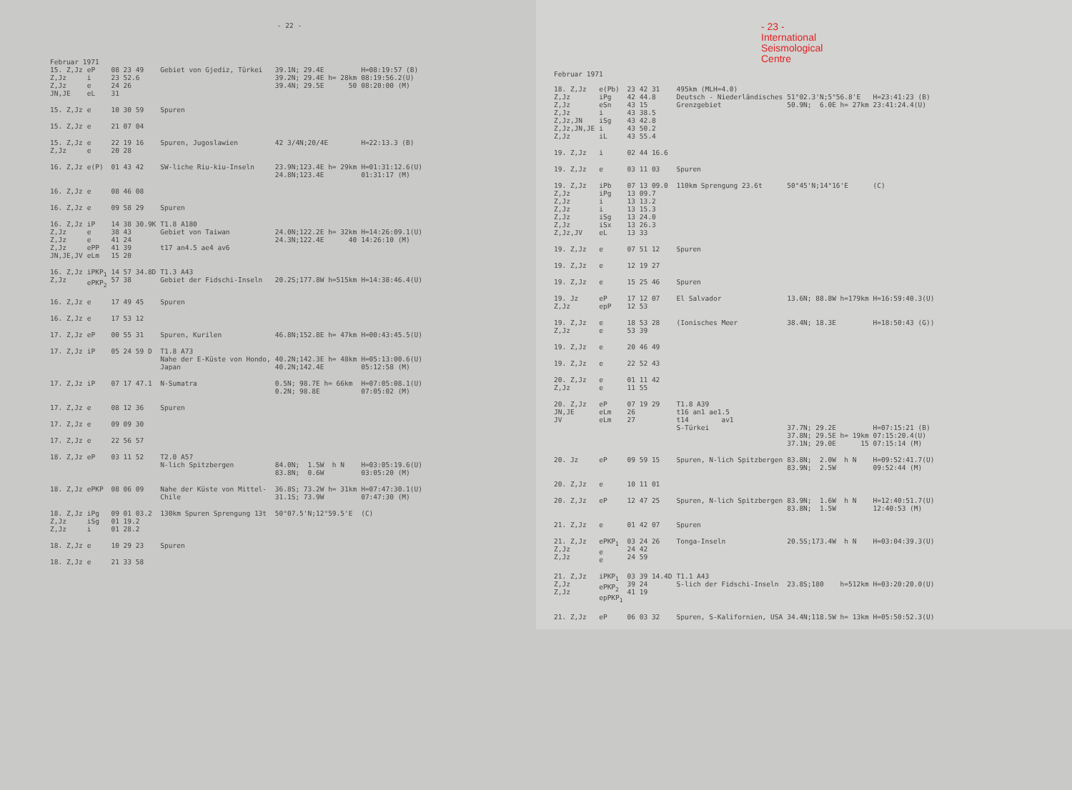- 22 -
Februar 1971
| 15. Z,Jz Z,Jz Z,Jz JN,JE | eP i e eL | 08 23 49 23 52.6 24 26 31 | Gebiet von Gjediz, Türkei | 39.1N; 29.4E 39.2N; 29.4E h= 28km 39.4N; 29.5E 50 | H=08:19:57 (B) 08:19:56.2(U) 08:20:00 (M) |
| 15. Z,Jz | e | 10 30 59 | Spuren | | |
| 15. Z,Jz | e | 21 07 04 | | | |
| 15. Z,Jz Z,Jz | e e | 22 19 16 20 28 | Spuren, Jugoslawien | 42 3/4N;20/4E | H=22:13.3 (B) |
| 16. Z,Jz | e(P) | 01 43 42 | SW-liche Riu-kiu-Inseln | 23.9N;123.4E h= 29km 24.8N;123.4E | H=01:31:12.6(U) 01:31:17 (M) |
| 16. Z,Jz | e | 08 46 08 | | | |
| 16. Z,Jz | e | 09 58 29 | Spuren | | |
| 16. Z,Jz Z,Jz Z,Jz Z,Jz JN,JE,JV | iP e e ePP eLm | 14 38 30.9K 38 43 41 24 41 39 15 20 | T1.8 A180 Gebiet von Taiwan t17 an4.5 ae4 av6 | 24.0N;122.2E h= 32km 24.3N;122.4E 40 | H=14:26:09.1(U) 14:26:10 (M) |
| 16. Z,Jz Z,Jz | iPKP<sub>1</sub> ePKP<sub>2</sub> | 14 57 34.8D 57 38 | T1.3 A43 Gebiet der Fidschi-Inseln | 20.2S;177.8W h=515km | H=14:38:46.4(U) |
| 16. Z,Jz | e | 17 49 45 | Spuren | | |
| 16. Z,Jz | e | 17 53 12 | | | |
| 17. Z,Jz | eP | 00 55 31 | Spuren, Kurilen | 46.8N;152.8E h= 47km | H=00:43:45.5(U) |
| 17. Z,Jz | iP | 05 24 59 D | T1.8 A73 Nahe der E-Küste von Hondo, Japan | 40.2N;142.3E h= 48km 40.2N;142.4E | H=05:13:00.6(U) 05:12:58 (M) |
| 17. Z,Jz | iP | 07 17 47.1 | N-Sumatra | 0.5N; 98.7E h= 66km 0.2N; 98.8E | H=07:05:08.1(U) 07:05:02 (M) |
| 17. Z,Jz | e | 08 12 36 | Spuren | | |
| 17. Z,Jz | e | 09 09 30 | | | |
| 17. Z,Jz | e | 22 56 57 | | | |
| 18. Z,Jz | eP | 03 11 52 | T2.0 A57 N-lich Spitzbergen | 84.0N; 1.5W h N 83.8N; 0.6W | H=03:05:19.6(U) 03:05:20 (M) |
| 18. Z,Jz | ePKP | 08 06 09 | Nahe der Küste von Mittel- Chile | 36.8S; 73.2W h= 31km 31.1S; 73.9W | H=07:47:30.1(U) 07:47:30 (M) |
| 18. Z,Jz Z,Jz Z,Jz | iPg iSg i | 09 01 03.2 01 19.2 01 28.2 | 130km Spuren Sprengung 13t | 50°07.5'N;12°59.5'E | (C) |
| 18. Z,Jz | e | 10 29 23 | Spuren | | |
| 18. Z,Jz | e | 21 33 58 | | | |
- 23 -
International
Seismological
Centre
Februar 1971
| 18. Z,Jz Z,Jz Z,Jz Z,Jz Z,Jz,JN Z,Jz,JN,JE Z,Jz | e(Pb) iPg eSn i iSg i iL | 23 42 31 42 44.8 43 15 43 38.5 43 42.8 43 50.2 43 55.4 | 495km (MLH=4.0) Deutsch - Niederländisches Grenzgebiet | 51°02.3'N;5°56.8'E 50.9N; 6.0E h= 27km | H=23:41:23 (B) 23:41:24.4(U) |
| 19. Z,Jz | i | 02 44 16.6 | | | |
| 19. Z,Jz | e | 03 11 03 | Spuren | | |
| 19. Z,Jz Z,Jz Z,Jz Z,Jz Z,Jz Z,Jz Z,Jz,JV | iPb iPg i i iSg iSx eL | 07 13 09.0 13 09.7 13 13.2 13 15.3 13 24.0 13 26.3 13 33 | 110km Sprengung 23.6t | 50°45'N;14°16'E | (C) |
| 19. Z,Jz | e | 07 51 12 | Spuren | | |
| 19. Z,Jz | e | 12 19 27 | | | |
| 19. Z,Jz | e | 15 25 46 | Spuren | | |
| 19. Jz Z,Jz | eP epP | 17 12 07 12 53 | El Salvador | 13.6N; 88.8W h=179km | H=16:59:40.3(U) |
| 19. Z,Jz Z,Jz | e e | 18 53 28 53 39 | (Ionisches Meer | 38.4N; 18.3E | H=18:50:43 (G)) |
| 19. Z,Jz | e | 20 46 49 | | | |
| 19. Z,Jz | e | 22 52 43 | | | |
| 20. Z,Jz Z,Jz | e e | 01 11 42 11 55 | | | |
| 20. Z,Jz JN,JE JV | eP eLm eLm | 07 19 29 26 27 | T1.8 A39 t16 an1 ae1.5 t14 av1 S-Türkei | 37.7N; 29.2E 37.8N; 29.5E h= 19km 37.1N; 29.0E 15 | H=07:15:21 (B) 07:15:20.4(U) 07:15:14 (M) |
| 20. Jz | eP | 09 59 15 | Spuren, N-lich Spitzbergen | 83.8N; 2.0W h N 83.9N; 2.5W | H=09:52:41.7(U) 09:52:44 (M) |
| 20. Z,Jz | e | 10 11 01 | | | |
| 20. Z,Jz | eP | 12 47 25 | Spuren, N-lich Spitzbergen | 83.9N; 1.6W h N 83.8N; 1.5W | H=12:40:51.7(U) 12:40:53 (M) |
| 21. Z,Jz | e | 01 42 07 | Spuren | | |
| 21. Z,Jz Z,Jz Z,Jz | ePKP<sub>1</sub> e e | 03 24 26 24 42 24 59 | Tonga-Inseln | 20.5S;173.4W h N | H=03:04:39.3(U) |
| 21. Z,Jz Z,Jz Z,Jz | iPKP<sub>1</sub> ePKP<sub>2</sub> epPKP<sub>1</sub> | 03 39 14.4D 39 24 41 19 | T1.1 A43 S-lich der Fidschi-Inseln | 23.8S;180 h=512km | H=03:20:20.0(U) |
| 21. Z,Jz | eP | 06 03 32 | Spuren, S-Kalifornien, USA | 34.4N;118.5W h= 13km | H=05:50:52.3(U) |